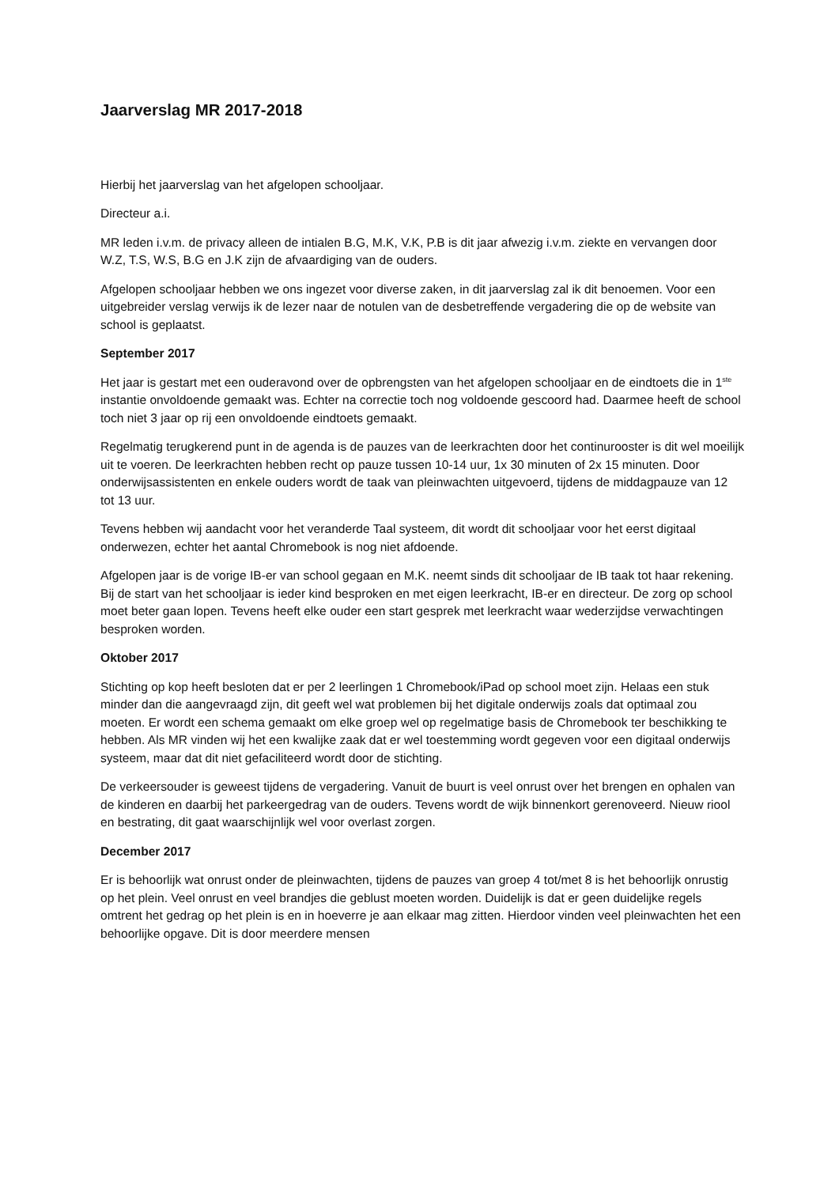Jaarverslag MR 2017-2018
Hierbij het jaarverslag van het afgelopen schooljaar.
Directeur a.i.
MR leden i.v.m. de privacy alleen de intialen B.G, M.K, V.K, P.B is dit jaar afwezig i.v.m. ziekte en vervangen door W.Z, T.S, W.S, B.G en J.K zijn de afvaardiging van de ouders.
Afgelopen schooljaar hebben we ons ingezet voor diverse zaken, in dit jaarverslag zal ik dit benoemen. Voor een uitgebreider verslag verwijs ik de lezer naar de notulen van de desbetreffende vergadering die op de website van school is geplaatst.
September 2017
Het jaar is gestart met een ouderavond over de opbrengsten van het afgelopen schooljaar en de eindtoets die in 1<sup>ste</sup> instantie onvoldoende gemaakt was. Echter na correctie toch nog voldoende gescoord had. Daarmee heeft de school toch niet 3 jaar op rij een onvoldoende eindtoets gemaakt.
Regelmatig terugkerend punt in de agenda is de pauzes van de leerkrachten door het continurooster is dit wel moeilijk uit te voeren. De leerkrachten hebben recht op pauze tussen 10-14 uur, 1x 30 minuten of 2x 15 minuten. Door onderwijsassistenten en enkele ouders wordt de taak van pleinwachten uitgevoerd, tijdens de middagpauze van 12 tot 13 uur.
Tevens hebben wij aandacht voor het veranderde Taal systeem, dit wordt dit schooljaar voor het eerst digitaal onderwezen, echter het aantal Chromebook is nog niet afdoende.
Afgelopen jaar is de vorige IB-er van school gegaan en M.K. neemt sinds dit schooljaar de IB taak tot haar rekening. Bij de start van het schooljaar is ieder kind besproken en met eigen leerkracht, IB-er en directeur. De zorg op school moet beter gaan lopen. Tevens heeft elke ouder een start gesprek met leerkracht waar wederzijdse verwachtingen besproken worden.
Oktober 2017
Stichting op kop heeft besloten dat er per 2 leerlingen 1 Chromebook/iPad op school moet zijn. Helaas een stuk minder dan die aangevraagd zijn, dit geeft wel wat problemen bij het digitale onderwijs zoals dat optimaal zou moeten. Er wordt een schema gemaakt om elke groep wel op regelmatige basis de Chromebook ter beschikking te hebben. Als MR vinden wij het een kwalijke zaak dat er wel toestemming wordt gegeven voor een digitaal onderwijs systeem, maar dat dit niet gefaciliteerd wordt door de stichting.
De verkeersouder is geweest tijdens de vergadering. Vanuit de buurt is veel onrust over het brengen en ophalen van de kinderen en daarbij het parkeergedrag van de ouders. Tevens wordt de wijk binnenkort gerenoveerd. Nieuw riool en bestrating, dit gaat waarschijnlijk wel voor overlast zorgen.
December 2017
Er is behoorlijk wat onrust onder de pleinwachten, tijdens de pauzes van groep 4 tot/met 8 is het behoorlijk onrustig op het plein. Veel onrust en veel brandjes die geblust moeten worden. Duidelijk is dat er geen duidelijke regels omtrent het gedrag op het plein is en in hoeverre je aan elkaar mag zitten. Hierdoor vinden veel pleinwachten het een behoorlijke opgave. Dit is door meerdere mensen